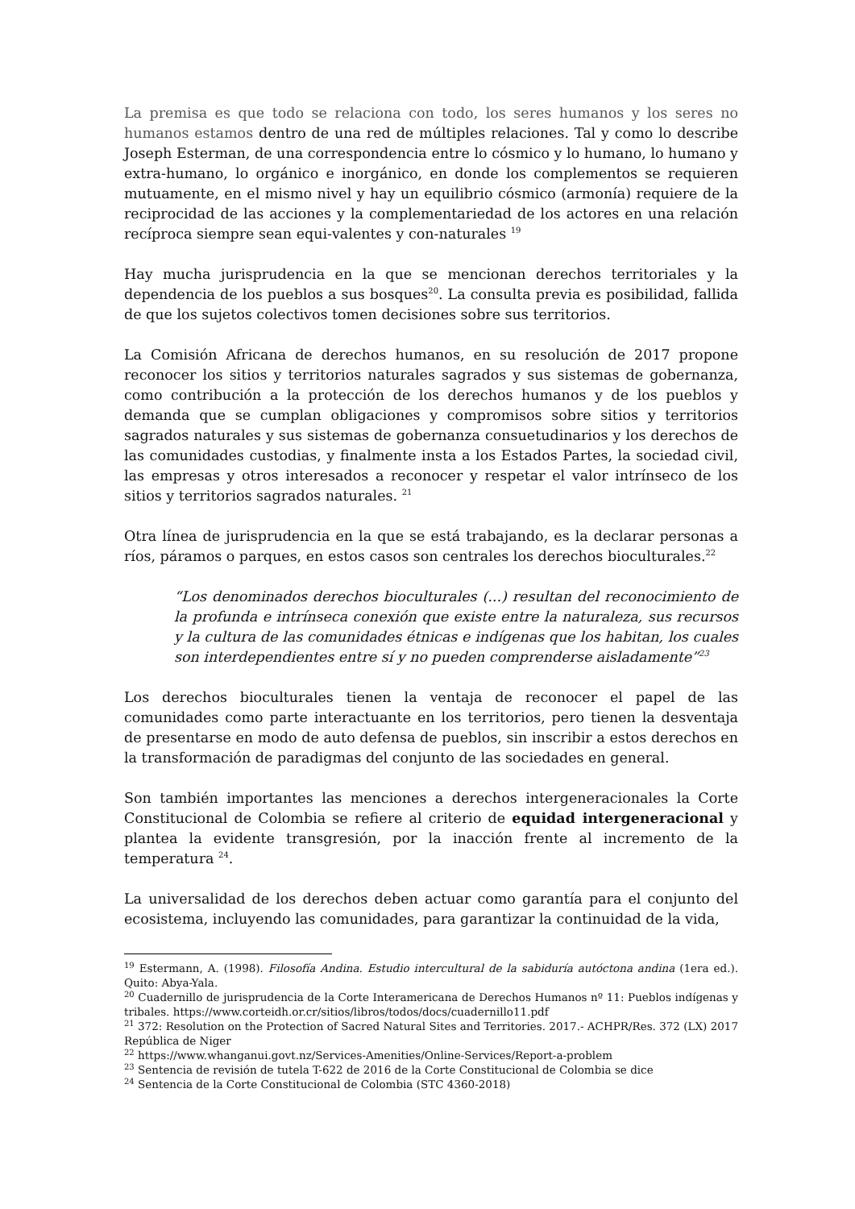La premisa es que todo se relaciona con todo, los seres humanos y los seres no humanos estamos dentro de una red de múltiples relaciones. Tal y como lo describe Joseph Esterman, de una correspondencia entre lo cósmico y lo humano, lo humano y extra-humano, lo orgánico e inorgánico, en donde los complementos se requieren mutuamente, en el mismo nivel y hay un equilibrio cósmico (armonía) requiere de la reciprocidad de las acciones y la complementariedad de los actores en una relación recíproca siempre sean equi-valentes y con-naturales <sup>19</sup>
Hay mucha jurisprudencia en la que se mencionan derechos territoriales y la dependencia de los pueblos a sus bosques<sup>20</sup>. La consulta previa es posibilidad, fallida de que los sujetos colectivos tomen decisiones sobre sus territorios.
La Comisión Africana de derechos humanos, en su resolución de 2017 propone reconocer los sitios y territorios naturales sagrados y sus sistemas de gobernanza, como contribución a la protección de los derechos humanos y de los pueblos y demanda que se cumplan obligaciones y compromisos sobre sitios y territorios sagrados naturales y sus sistemas de gobernanza consuetudinarios y los derechos de las comunidades custodias, y finalmente insta a los Estados Partes, la sociedad civil, las empresas y otros interesados a reconocer y respetar el valor intrínseco de los sitios y territorios sagrados naturales. <sup>21</sup>
Otra línea de jurisprudencia en la que se está trabajando, es la declarar personas a ríos, páramos o parques, en estos casos son centrales los derechos bioculturales.<sup>22</sup>
“Los denominados derechos bioculturales (...) resultan del reconocimiento de la profunda e intrínseca conexión que existe entre la naturaleza, sus recursos y la cultura de las comunidades étnicas e indígenas que los habitan, los cuales son interdependientes entre sí y no pueden comprenderse aisladamente”<sup>23</sup>
Los derechos bioculturales tienen la ventaja de reconocer el papel de las comunidades como parte interactuante en los territorios, pero tienen la desventaja de presentarse en modo de auto defensa de pueblos, sin inscribir a estos derechos en la transformación de paradigmas del conjunto de las sociedades en general.
Son también importantes las menciones a derechos intergeneracionales la Corte Constitucional de Colombia se refiere al criterio de equidad intergeneracional y plantea la evidente transgresión, por la inacción frente al incremento de la temperatura <sup>24</sup>.
La universalidad de los derechos deben actuar como garantía para el conjunto del ecosistema, incluyendo las comunidades, para garantizar la continuidad de la vida,
<sup>19</sup> Estermann, A. (1998). Filosofía Andina. Estudio intercultural de la sabiduría autóctona andina (1era ed.). Quito: Abya-Yala.
<sup>20</sup> Cuadernillo de jurisprudencia de la Corte Interamericana de Derechos Humanos nº 11: Pueblos indígenas y tribales. https://www.corteidh.or.cr/sitios/libros/todos/docs/cuadernillo11.pdf
<sup>21</sup> 372: Resolution on the Protection of Sacred Natural Sites and Territories. 2017.- ACHPR/Res. 372 (LX) 2017 República de Niger
<sup>22</sup> https://www.whanganui.govt.nz/Services-Amenities/Online-Services/Report-a-problem
<sup>23</sup> Sentencia de revisión de tutela T-622 de 2016 de la Corte Constitucional de Colombia se dice
<sup>24</sup> Sentencia de la Corte Constitucional de Colombia (STC 4360-2018)